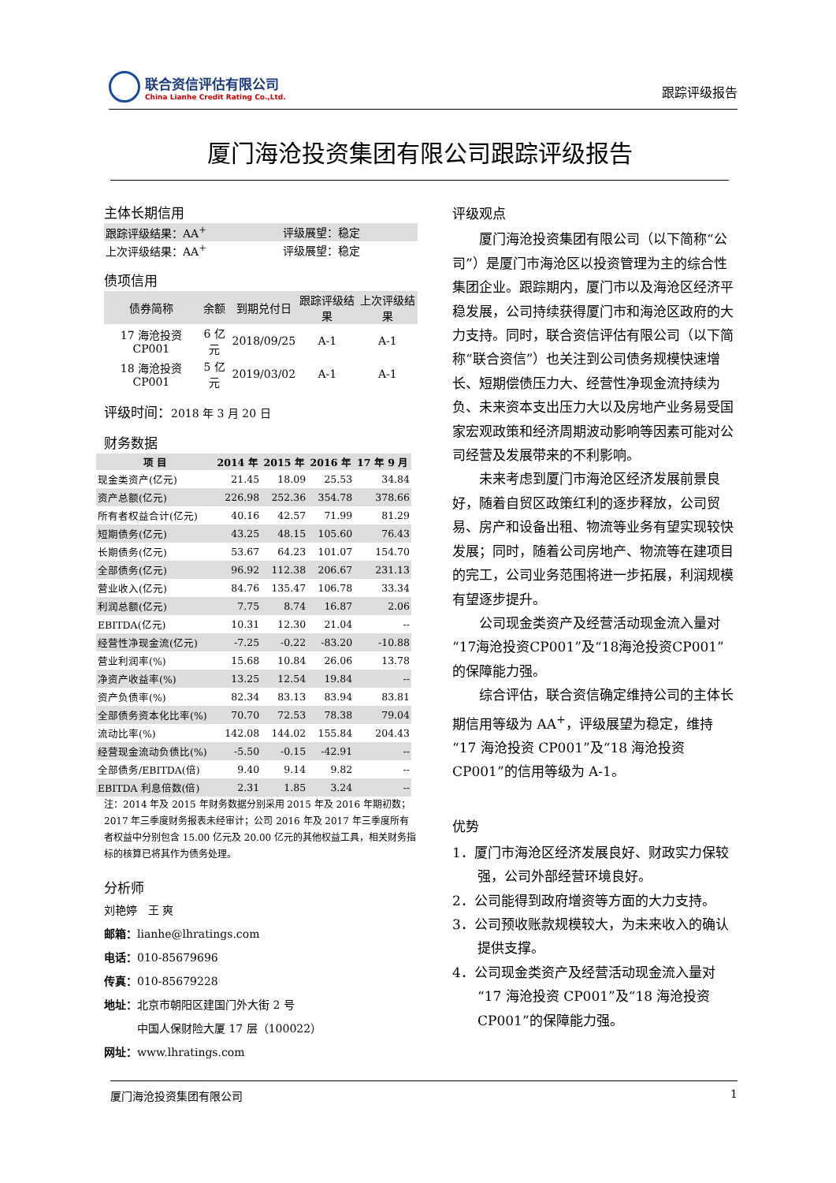联合资信评估有限公司
China Lianhe Credit Rating Co.,Ltd.
跟踪评级报告
厦门海沧投资集团有限公司跟踪评级报告
主体长期信用
| 跟踪评级结果：AA<sup>+</sup> | 评级展望：稳定 |
| 上次评级结果：AA<sup>+</sup> | 评级展望：稳定 |
债项信用
| 债券简称 | 余额 | 到期兑付日 | 跟踪评级结果 | 上次评级结果 |
| 17 海沧投资 CP001 | 6 亿元 | 2018/09/25 | A-1 | A-1 |
| 18 海沧投资 CP001 | 5 亿元 | 2019/03/02 | A-1 | A-1 |
评级时间：2018 年 3 月 20 日
财务数据
| 项 目 | 2014 年 | 2015 年 | 2016 年 | 17 年 9 月 |
| --- | --- | --- | --- | --- |
| 现金类资产(亿元) | 21.45 | 18.09 | 25.53 | 34.84 |
| 资产总额(亿元) | 226.98 | 252.36 | 354.78 | 378.66 |
| 所有者权益合计(亿元) | 40.16 | 42.57 | 71.99 | 81.29 |
| 短期债务(亿元) | 43.25 | 48.15 | 105.60 | 76.43 |
| 长期债务(亿元) | 53.67 | 64.23 | 101.07 | 154.70 |
| 全部债务(亿元) | 96.92 | 112.38 | 206.67 | 231.13 |
| 营业收入(亿元) | 84.76 | 135.47 | 106.78 | 33.34 |
| 利润总额(亿元) | 7.75 | 8.74 | 16.87 | 2.06 |
| EBITDA(亿元) | 10.31 | 12.30 | 21.04 | -- |
| 经营性净现金流(亿元) | -7.25 | -0.22 | -83.20 | -10.88 |
| 营业利润率(%) | 15.68 | 10.84 | 26.06 | 13.78 |
| 净资产收益率(%) | 13.25 | 12.54 | 19.84 | -- |
| 资产负债率(%) | 82.34 | 83.13 | 83.94 | 83.81 |
| 全部债务资本化比率(%) | 70.70 | 72.53 | 78.38 | 79.04 |
| 流动比率(%) | 142.08 | 144.02 | 155.84 | 204.43 |
| 经营现金流动负债比(%) | -5.50 | -0.15 | -42.91 | -- |
| 全部债务/EBITDA(倍) | 9.40 | 9.14 | 9.82 | -- |
| EBITDA 利息倍数(倍) | 2.31 | 1.85 | 3.24 | -- |
注：2014 年及 2015 年财务数据分别采用 2015 年及 2016 年期初数；2017 年三季度财务报表未经审计；公司 2016 年及 2017 年三季度所有者权益中分别包含 15.00 亿元及 20.00 亿元的其他权益工具，相关财务指标的核算已将其作为债务处理。
分析师
刘艳婷　王 爽
邮箱：lianhe@lhratings.com
电话：010-85679696
传真：010-85679228
地址：北京市朝阳区建国门外大街 2 号
　　　中国人保财险大厦 17 层（100022）
网址：www.lhratings.com
评级观点
厦门海沧投资集团有限公司（以下简称“公司”）是厦门市海沧区以投资管理为主的综合性集团企业。跟踪期内，厦门市以及海沧区经济平稳发展，公司持续获得厦门市和海沧区政府的大力支持。同时，联合资信评估有限公司（以下简称“联合资信”）也关注到公司债务规模快速增长、短期偿债压力大、经营性净现金流持续为负、未来资本支出压力大以及房地产业务易受国家宏观政策和经济周期波动影响等因素可能对公司经营及发展带来的不利影响。
未来考虑到厦门市海沧区经济发展前景良好，随着自贸区政策红利的逐步释放，公司贸易、房产和设备出租、物流等业务有望实现较快发展；同时，随着公司房地产、物流等在建项目的完工，公司业务范围将进一步拓展，利润规模有望逐步提升。
公司现金类资产及经营活动现金流入量对“17海沧投资CP001”及“18海沧投资CP001”的保障能力强。
综合评估，联合资信确定维持公司的主体长期信用等级为 AA<sup>+</sup>，评级展望为稳定，维持“17 海沧投资 CP001”及“18 海沧投资 CP001”的信用等级为 A-1。
优势
1．厦门市海沧区经济发展良好、财政实力保较强，公司外部经营环境良好。
2．公司能得到政府增资等方面的大力支持。
3．公司预收账款规模较大，为未来收入的确认提供支撑。
4．公司现金类资产及经营活动现金流入量对“17 海沧投资 CP001”及“18 海沧投资 CP001”的保障能力强。
厦门海沧投资集团有限公司 1